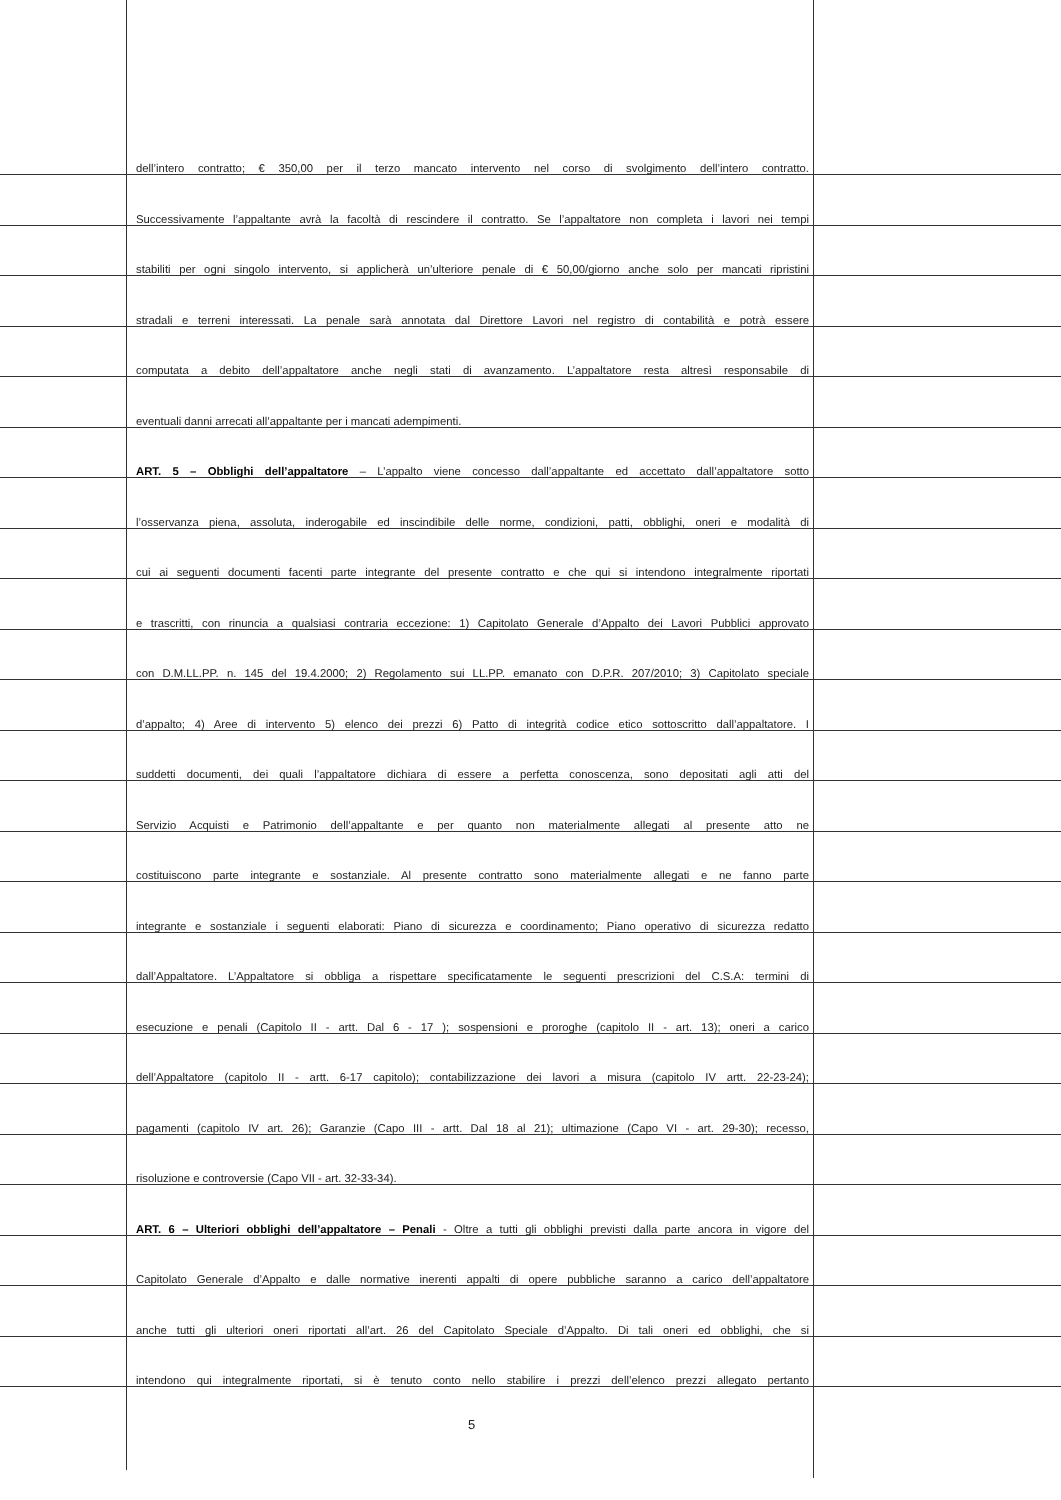dell’intero contratto; € 350,00 per il terzo mancato intervento nel corso di svolgimento dell’intero contratto.
Successivamente l’appaltante avrà la facoltà di rescindere il contratto. Se l’appaltatore non completa i lavori nei tempi
stabiliti per ogni singolo intervento, si applicherà un’ulteriore penale di € 50,00/giorno anche solo per mancati ripristini
stradali e terreni interessati. La penale sarà annotata dal Direttore Lavori nel registro di contabilità e potrà essere
computata a debito dell’appaltatore anche negli stati di avanzamento. L’appaltatore resta altresì responsabile di
eventuali danni arrecati all’appaltante per i mancati adempimenti.
ART. 5 – Obblighi dell’appaltatore – L’appalto viene concesso dall’appaltante ed accettato dall’appaltatore sotto
l’osservanza piena, assoluta, inderogabile ed inscindibile delle norme, condizioni, patti, obblighi, oneri e modalità di
cui ai seguenti documenti facenti parte integrante del presente contratto e che qui si intendono integralmente riportati
e trascritti, con rinuncia a qualsiasi contraria eccezione: 1) Capitolato Generale d’Appalto dei Lavori Pubblici approvato
con D.M.LL.PP. n. 145 del 19.4.2000; 2) Regolamento sui LL.PP. emanato con D.P.R. 207/2010; 3) Capitolato speciale
d’appalto; 4) Aree di intervento 5) elenco dei prezzi 6) Patto di integrità codice etico sottoscritto dall’appaltatore. I
suddetti documenti, dei quali l’appaltatore dichiara di essere a perfetta conoscenza, sono depositati agli atti del
Servizio Acquisti e Patrimonio dell’appaltante e per quanto non materialmente allegati al presente atto ne
costituiscono parte integrante e sostanziale. Al presente contratto sono materialmente allegati e ne fanno parte
integrante e sostanziale i seguenti elaborati: Piano di sicurezza e coordinamento; Piano operativo di sicurezza redatto
dall’Appaltatore. L’Appaltatore si obbliga a rispettare specificatamente le seguenti prescrizioni del C.S.A: termini di
esecuzione e penali (Capitolo II - artt. Dal 6 - 17 ); sospensioni e proroghe (capitolo II - art. 13); oneri a carico
dell’Appaltatore (capitolo II - artt. 6-17 capitolo); contabilizzazione dei lavori a misura (capitolo IV artt. 22-23-24);
pagamenti (capitolo IV art. 26); Garanzie (Capo III - artt. Dal 18 al 21); ultimazione (Capo VI - art. 29-30); recesso,
risoluzione e controversie (Capo VII - art. 32-33-34).
ART. 6 – Ulteriori obblighi dell’appaltatore – Penali - Oltre a tutti gli obblighi previsti dalla parte ancora in vigore del
Capitolato Generale d’Appalto e dalle normative inerenti appalti di opere pubbliche saranno a carico dell’appaltatore
anche tutti gli ulteriori oneri riportati all’art. 26 del Capitolato Speciale d’Appalto. Di tali oneri ed obblighi, che si
intendono qui integralmente riportati, si è tenuto conto nello stabilire i prezzi dell’elenco prezzi allegato pertanto
5